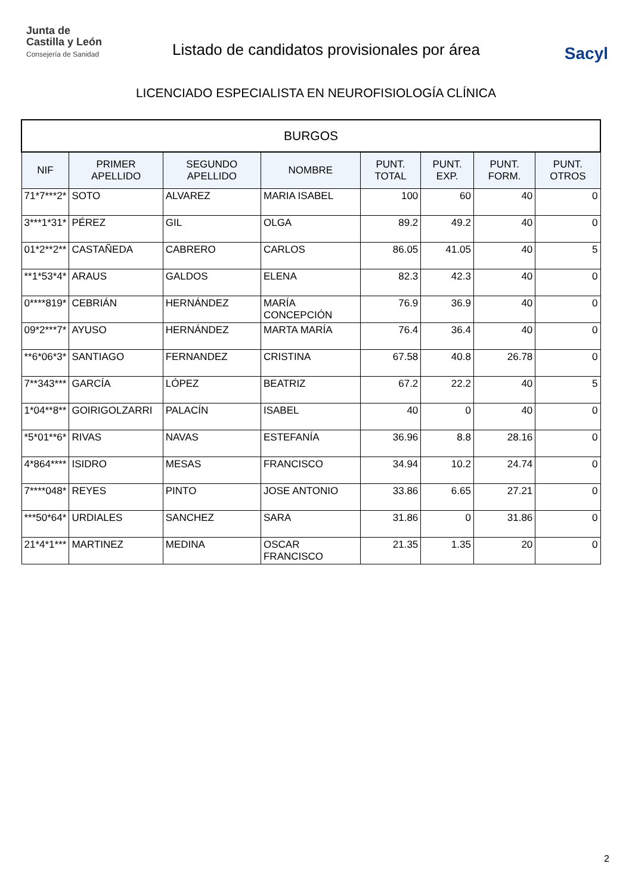Junta de
Castilla y León
Consejería de Sanidad
Listado de candidatos provisionales por área
Sacyl
LICENCIADO ESPECIALISTA EN NEUROFISIOLOGÍA CLÍNICA
| BURGOS | | | | | | | |
| NIF | PRIMER APELLIDO | SEGUNDO APELLIDO | NOMBRE | PUNT. TOTAL | PUNT. EXP. | PUNT. FORM. | PUNT. OTROS |
| 71*7***2* | SOTO | ALVAREZ | MARIA ISABEL | 100 | 60 | 40 | 0 |
| 3***1*31* | PÉREZ | GIL | OLGA | 89.2 | 49.2 | 40 | 0 |
| 01*2**2** | CASTAÑEDA | CABRERO | CARLOS | 86.05 | 41.05 | 40 | 5 |
| **1*53*4* | ARAUS | GALDOS | ELENA | 82.3 | 42.3 | 40 | 0 |
| 0****819* | CEBRIÁN | HERNÁNDEZ | MARÍA CONCEPCIÓN | 76.9 | 36.9 | 40 | 0 |
| 09*2***7* | AYUSO | HERNÁNDEZ | MARTA MARÍA | 76.4 | 36.4 | 40 | 0 |
| **6*06*3* | SANTIAGO | FERNANDEZ | CRISTINA | 67.58 | 40.8 | 26.78 | 0 |
| 7**343*** | GARCÍA | LÓPEZ | BEATRIZ | 67.2 | 22.2 | 40 | 5 |
| 1*04**8** | GOIRIGOLZARRI | PALACÍN | ISABEL | 40 | 0 | 40 | 0 |
| *5*01**6* | RIVAS | NAVAS | ESTEFANÍA | 36.96 | 8.8 | 28.16 | 0 |
| 4*864**** | ISIDRO | MESAS | FRANCISCO | 34.94 | 10.2 | 24.74 | 0 |
| 7****048* | REYES | PINTO | JOSE ANTONIO | 33.86 | 6.65 | 27.21 | 0 |
| ***50*64* | URDIALES | SANCHEZ | SARA | 31.86 | 0 | 31.86 | 0 |
| 21*4*1*** | MARTINEZ | MEDINA | OSCAR FRANCISCO | 21.35 | 1.35 | 20 | 0 |
2